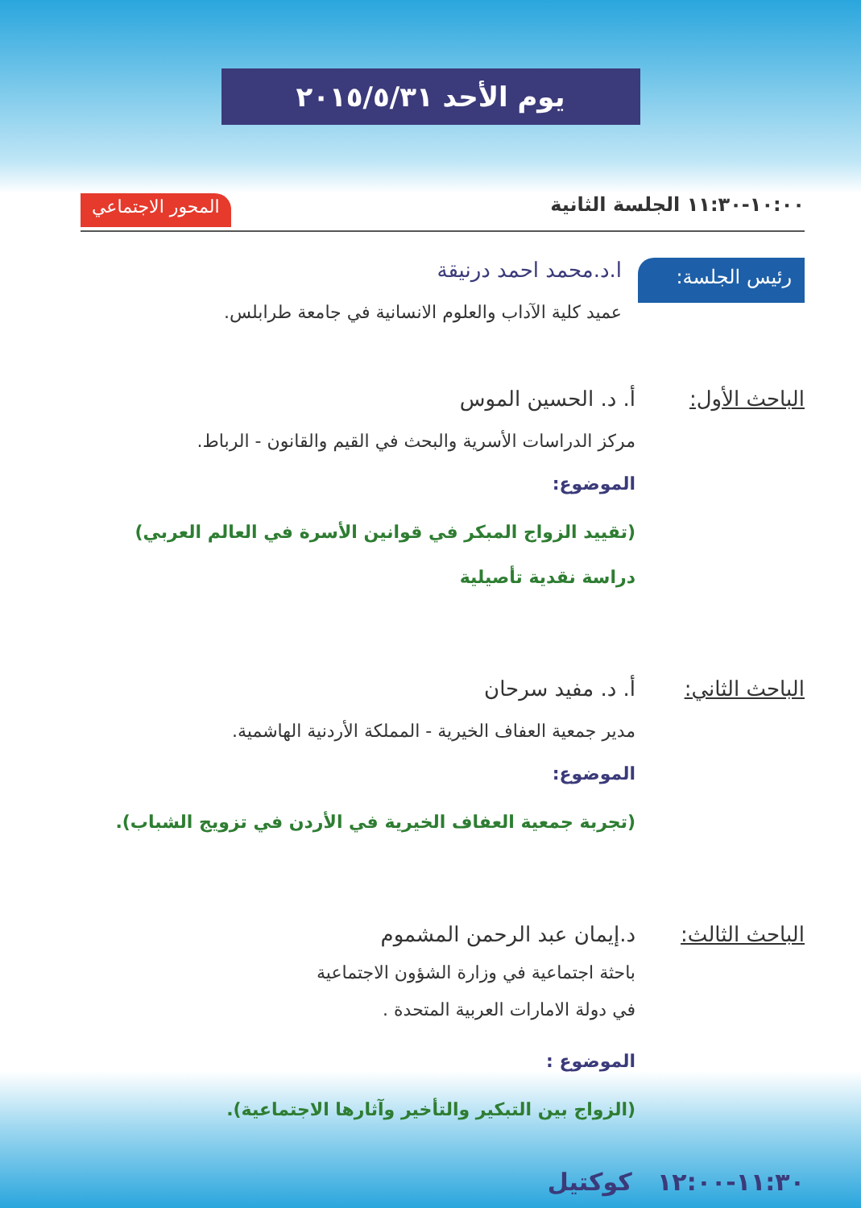يوم الأحد ٢٠١٥/٥/٣١
١٠:٠٠-١١:٣٠ الجلسة الثانية المحور الاجتماعي
رئيس الجلسة:
ا.د.محمد احمد درنيقة
عميد كلية الآداب والعلوم الانسانية في جامعة طرابلس.
الباحث الأول: أ. د. الحسين الموس
مركز الدراسات الأسرية والبحث في القيم والقانون - الرباط.
الموضوع:
(تقييد الزواج المبكر في قوانين الأسرة في العالم العربي)
دراسة نقدية تأصيلية
الباحث الثاني:
أ. د. مفيد سرحان
مدير جمعية العفاف الخيرية - المملكة الأردنية الهاشمية.
الموضوع:
(تجربة جمعية العفاف الخيرية في الأردن في تزويج الشباب).
الباحث الثالث:
د.إيمان عبد الرحمن المشموم
باحثة اجتماعية في وزارة الشؤون الاجتماعية
في دولة الامارات العربية المتحدة .
الموضوع :
(الزواج بين التبكير والتأخير وآثارها الاجتماعية).
١١:٣٠-١٢:٠٠ كوكتيل